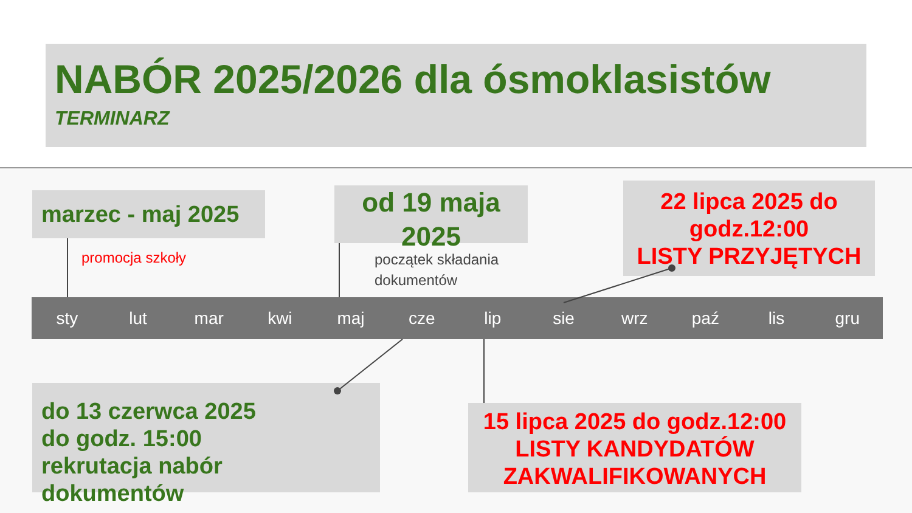NABÓR 2025/2026 dla ósmoklasistów
TERMINARZ
marzec - maj 2025
od 19 maja 2025
22 lipca 2025 do godz.12:00
LISTY PRZYJĘTYCH
promocja szkoły
początek składania
dokumentów
sty lut mar kwi maj cze lip sie wrz paź lis gru
do 13 czerwca 2025
do godz. 15:00
rekrutacja nabór dokumentów
15 lipca 2025 do godz.12:00
LISTY KANDYDATÓW ZAKWALIFIKOWANYCH